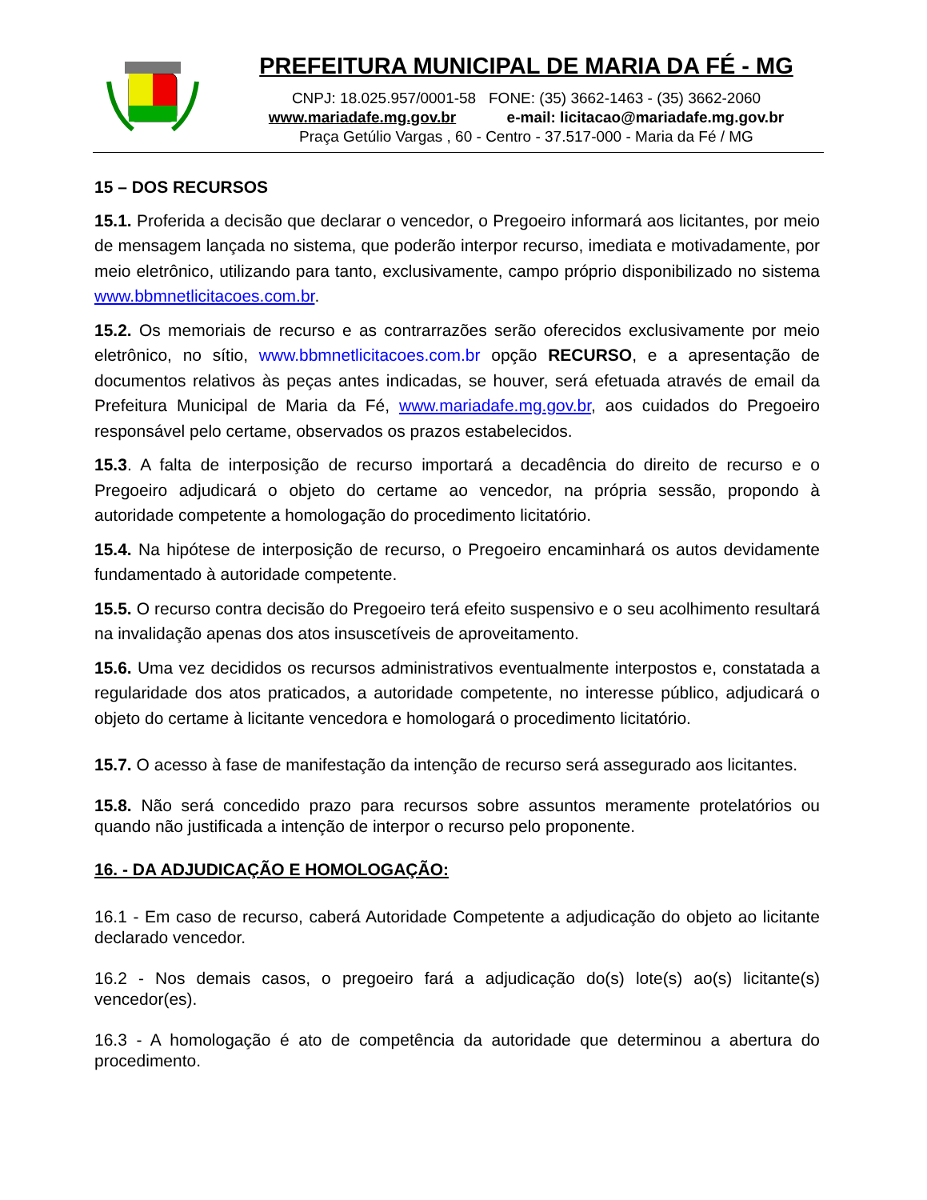PREFEITURA MUNICIPAL DE MARIA DA FÉ - MG
CNPJ: 18.025.957/0001-58 FONE: (35) 3662-1463 - (35) 3662-2060
www.mariadafe.mg.gov.br e-mail: licitacao@mariadafe.mg.gov.br
Praça Getúlio Vargas , 60 - Centro - 37.517-000 - Maria da Fé / MG
15 – DOS RECURSOS
15.1. Proferida a decisão que declarar o vencedor, o Pregoeiro informará aos licitantes, por meio de mensagem lançada no sistema, que poderão interpor recurso, imediata e motivadamente, por meio eletrônico, utilizando para tanto, exclusivamente, campo próprio disponibilizado no sistema www.bbmnetlicitacoes.com.br.
15.2. Os memoriais de recurso e as contrarrazões serão oferecidos exclusivamente por meio eletrônico, no sítio, www.bbmnetlicitacoes.com.br opção RECURSO, e a apresentação de documentos relativos às peças antes indicadas, se houver, será efetuada através de email da Prefeitura Municipal de Maria da Fé, www.mariadafe.mg.gov.br, aos cuidados do Pregoeiro responsável pelo certame, observados os prazos estabelecidos.
15.3. A falta de interposição de recurso importará a decadência do direito de recurso e o Pregoeiro adjudicará o objeto do certame ao vencedor, na própria sessão, propondo à autoridade competente a homologação do procedimento licitatório.
15.4. Na hipótese de interposição de recurso, o Pregoeiro encaminhará os autos devidamente fundamentado à autoridade competente.
15.5. O recurso contra decisão do Pregoeiro terá efeito suspensivo e o seu acolhimento resultará na invalidação apenas dos atos insuscetíveis de aproveitamento.
15.6. Uma vez decididos os recursos administrativos eventualmente interpostos e, constatada a regularidade dos atos praticados, a autoridade competente, no interesse público, adjudicará o objeto do certame à licitante vencedora e homologará o procedimento licitatório.
15.7. O acesso à fase de manifestação da intenção de recurso será assegurado aos licitantes.
15.8. Não será concedido prazo para recursos sobre assuntos meramente protelatórios ou quando não justificada a intenção de interpor o recurso pelo proponente.
16. - DA ADJUDICAÇÃO E HOMOLOGAÇÃO:
16.1 - Em caso de recurso, caberá Autoridade Competente a adjudicação do objeto ao licitante declarado vencedor.
16.2 - Nos demais casos, o pregoeiro fará a adjudicação do(s) lote(s) ao(s) licitante(s) vencedor(es).
16.3 - A homologação é ato de competência da autoridade que determinou a abertura do procedimento.